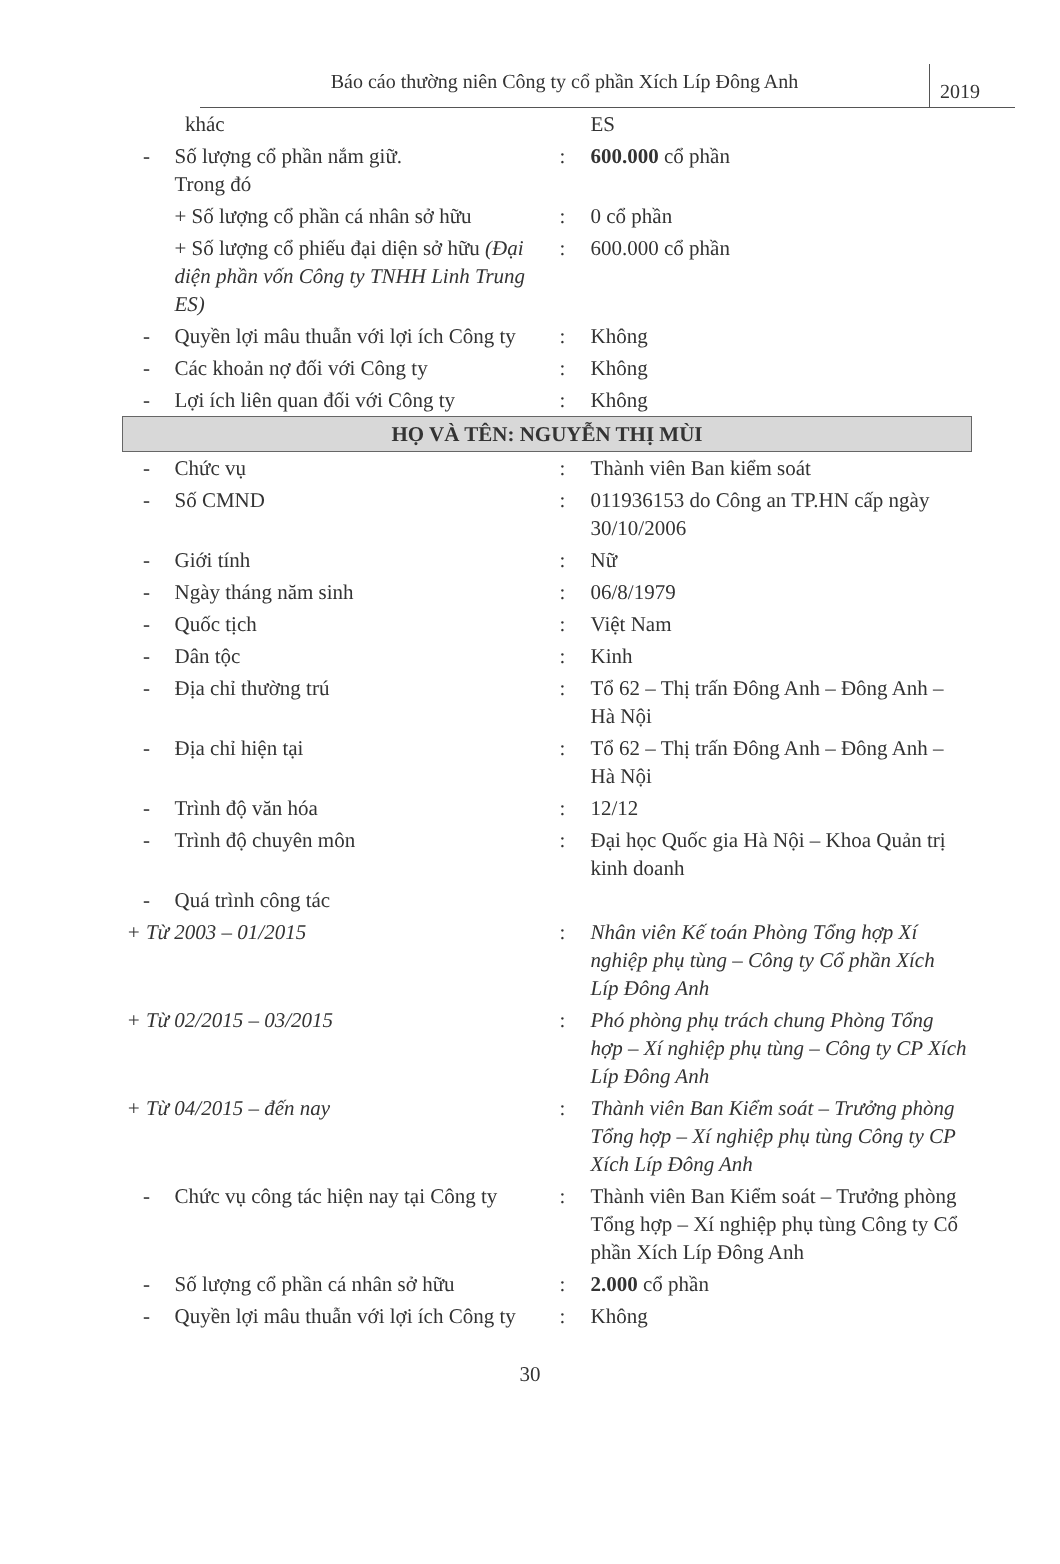Báo cáo thường niên Công ty cổ phần Xích Líp Đông Anh
2019
| | khác | | ES |
| - | Số lượng cổ phần nắm giữ. Trong đó | : | 600.000 cổ phần |
| | + Số lượng cổ phần cá nhân sở hữu | : | 0 cổ phần |
| | + Số lượng cổ phiếu đại diện sở hữu (Đại diện phần vốn Công ty TNHH Linh Trung ES) | : | 600.000 cổ phần |
| - | Quyền lợi mâu thuẫn với lợi ích Công ty | : | Không |
| - | Các khoản nợ đối với Công ty | : | Không |
| - | Lợi ích liên quan đối với Công ty | : | Không |
| HỌ VÀ TÊN: NGUYỄN THỊ MÙI | | | |
| - | Chức vụ | : | Thành viên Ban kiểm soát |
| - | Số CMND | : | 011936153 do Công an TP.HN cấp ngày 30/10/2006 |
| - | Giới tính | : | Nữ |
| - | Ngày tháng năm sinh | : | 06/8/1979 |
| - | Quốc tịch | : | Việt Nam |
| - | Dân tộc | : | Kinh |
| - | Địa chỉ thường trú | : | Tổ 62 – Thị trấn Đông Anh – Đông Anh – Hà Nội |
| - | Địa chỉ hiện tại | : | Tổ 62 – Thị trấn Đông Anh – Đông Anh – Hà Nội |
| - | Trình độ văn hóa | : | 12/12 |
| - | Trình độ chuyên môn | : | Đại học Quốc gia Hà Nội – Khoa Quản trị kinh doanh |
| - | Quá trình công tác | | |
| + Từ 2003 – 01/2015 | | : | Nhân viên Kế toán Phòng Tổng hợp Xí nghiệp phụ tùng – Công ty Cổ phần Xích Líp Đông Anh |
| + Từ 02/2015 – 03/2015 | | : | Phó phòng phụ trách chung Phòng Tổng hợp – Xí nghiệp phụ tùng – Công ty CP Xích Líp Đông Anh |
| + Từ 04/2015 – đến nay | | : | Thành viên Ban Kiểm soát – Trưởng phòng Tổng hợp – Xí nghiệp phụ tùng Công ty CP Xích Líp Đông Anh |
| - | Chức vụ công tác hiện nay tại Công ty | : | Thành viên Ban Kiểm soát – Trưởng phòng Tổng hợp – Xí nghiệp phụ tùng Công ty Cổ phần Xích Líp Đông Anh |
| - | Số lượng cổ phần cá nhân sở hữu | : | 2.000 cổ phần |
| - | Quyền lợi mâu thuẫn với lợi ích Công ty | : | Không |
30